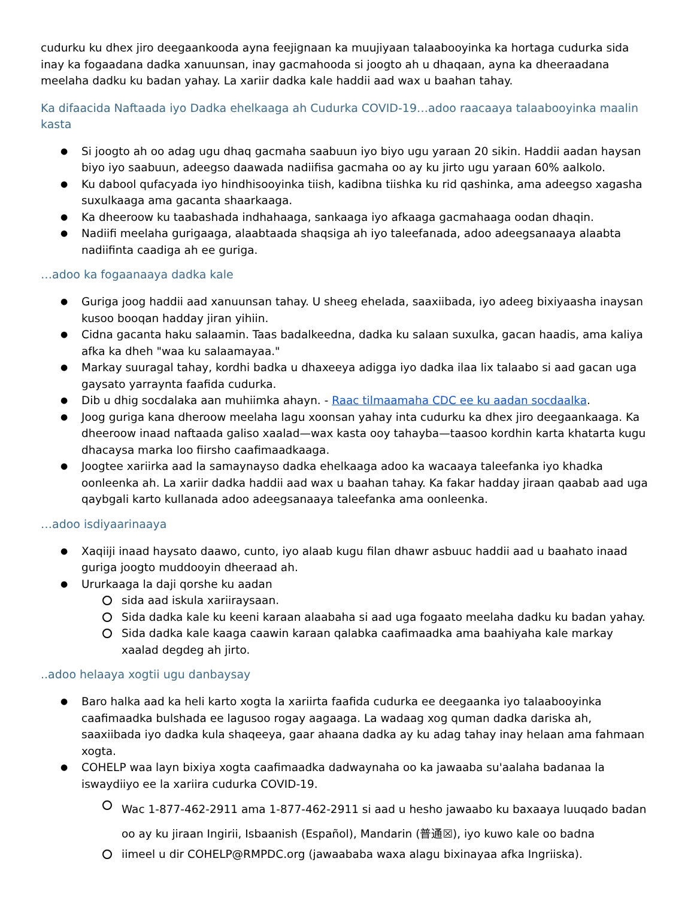cudurku ku dhex jiro deegaankooda ayna feejignaan ka muujiyaan talaabooyinka ka hortaga cudurka sida inay ka fogaadana dadka xanuunsan, inay gacmahooda si joogto ah u dhaqaan, ayna ka dheeraadana meelaha dadku ku badan yahay. La xariir dadka kale haddii aad wax u baahan tahay.
Ka difaacida Naftaada iyo Dadka ehelkaaga ah Cudurka COVID-19…adoo raacaaya talaabooyinka maalin kasta
Si joogto ah oo adag ugu dhaq gacmaha saabuun iyo biyo ugu yaraan 20 sikin. Haddii aadan haysan biyo iyo saabuun, adeegso daawada nadiifisa gacmaha oo ay ku jirto ugu yaraan 60% aalkolo.
Ku dabool qufacyada iyo hindhisooyinka tiish, kadibna tiishka ku rid qashinka, ama adeegso xagasha suxulkaaga ama gacanta shaarkaaga.
Ka dheeroow ku taabashada indhahaaga, sankaaga iyo afkaaga gacmahaaga oodan dhaqin.
Nadiifi meelaha gurigaaga, alaabtaada shaqsiga ah iyo taleefanada, adoo adeegsanaaya alaabta nadiifinta caadiga ah ee guriga.
…adoo ka fogaanaaya dadka kale
Guriga joog haddii aad xanuunsan tahay. U sheeg ehelada, saaxiibada, iyo adeeg bixiyaasha inaysan kusoo booqan hadday jiran yihiin.
Cidna gacanta haku salaamin. Taas badalkeedna, dadka ku salaan suxulka, gacan haadis, ama kaliya afka ka dheh "waa ku salaamayaa."
Markay suuragal tahay, kordhi badka u dhaxeeya adigga iyo dadka ilaa lix talaabo si aad gacan uga gaysato yarraynta faafida cudurka.
Dib u dhig socdalaka aan muhiimka ahayn. - Raac tilmaamaha CDC ee ku aadan socdaalka.
Joog guriga kana dheroow meelaha lagu xoonsan yahay inta cudurku ka dhex jiro deegaankaaga. Ka dheeroow inaad naftaada galiso xaalad—wax kasta ooy tahayba—taasoo kordhin karta khatarta kugu dhacaysa marka loo fiirsho caafimaadkaaga.
Joogtee xariirka aad la samaynayso dadka ehelkaaga adoo ka wacaaya taleefanka iyo khadka oonleenka ah. La xariir dadka haddii aad wax u baahan tahay. Ka fakar hadday jiraan qaabab aad uga qaybgali karto kullanada adoo adeegsanaaya taleefanka ama oonleenka.
…adoo isdiyaarinaaya
Xaqiiji inaad haysato daawo, cunto, iyo alaab kugu filan dhawr asbuuc haddii aad u baahato inaad guriga joogto muddooyin dheeraad ah.
Ururkaaga la daji qorshe ku aadan
sida aad iskula xariiraysaan.
Sida dadka kale ku keeni karaan alaabaha si aad uga fogaato meelaha dadku ku badan yahay.
Sida dadka kale kaaga caawin karaan qalabka caafimaadka ama baahiyaha kale markay xaalad degdeg ah jirto.
..adoo helaaya xogtii ugu danbaysay
Baro halka aad ka heli karto xogta la xariirta faafida cudurka ee deegaanka iyo talaabooyinka caafimaadka bulshada ee lagusoo rogay aagaaga. La wadaag xog quman dadka dariska ah, saaxiibada iyo dadka kula shaqeeya, gaar ahaana dadka ay ku adag tahay inay helaan ama fahmaan xogta.
COHELP waa layn bixiya xogta caafimaadka dadwaynaha oo ka jawaaba su'aalaha badanaa la iswaydiiyo ee la xariira cudurka COVID-19.
Wac 1-877-462-2911 ama 1-877-462-2911 si aad u hesho jawaabo ku baxaaya luuqado badan oo ay ku jiraan Ingirii, Isbaanish (Español), Mandarin (普通☒), iyo kuwo kale oo badna
iimeel u dir COHELP@RMPDC.org (jawaababa waxa alagu bixinayaa afka Ingriiska).